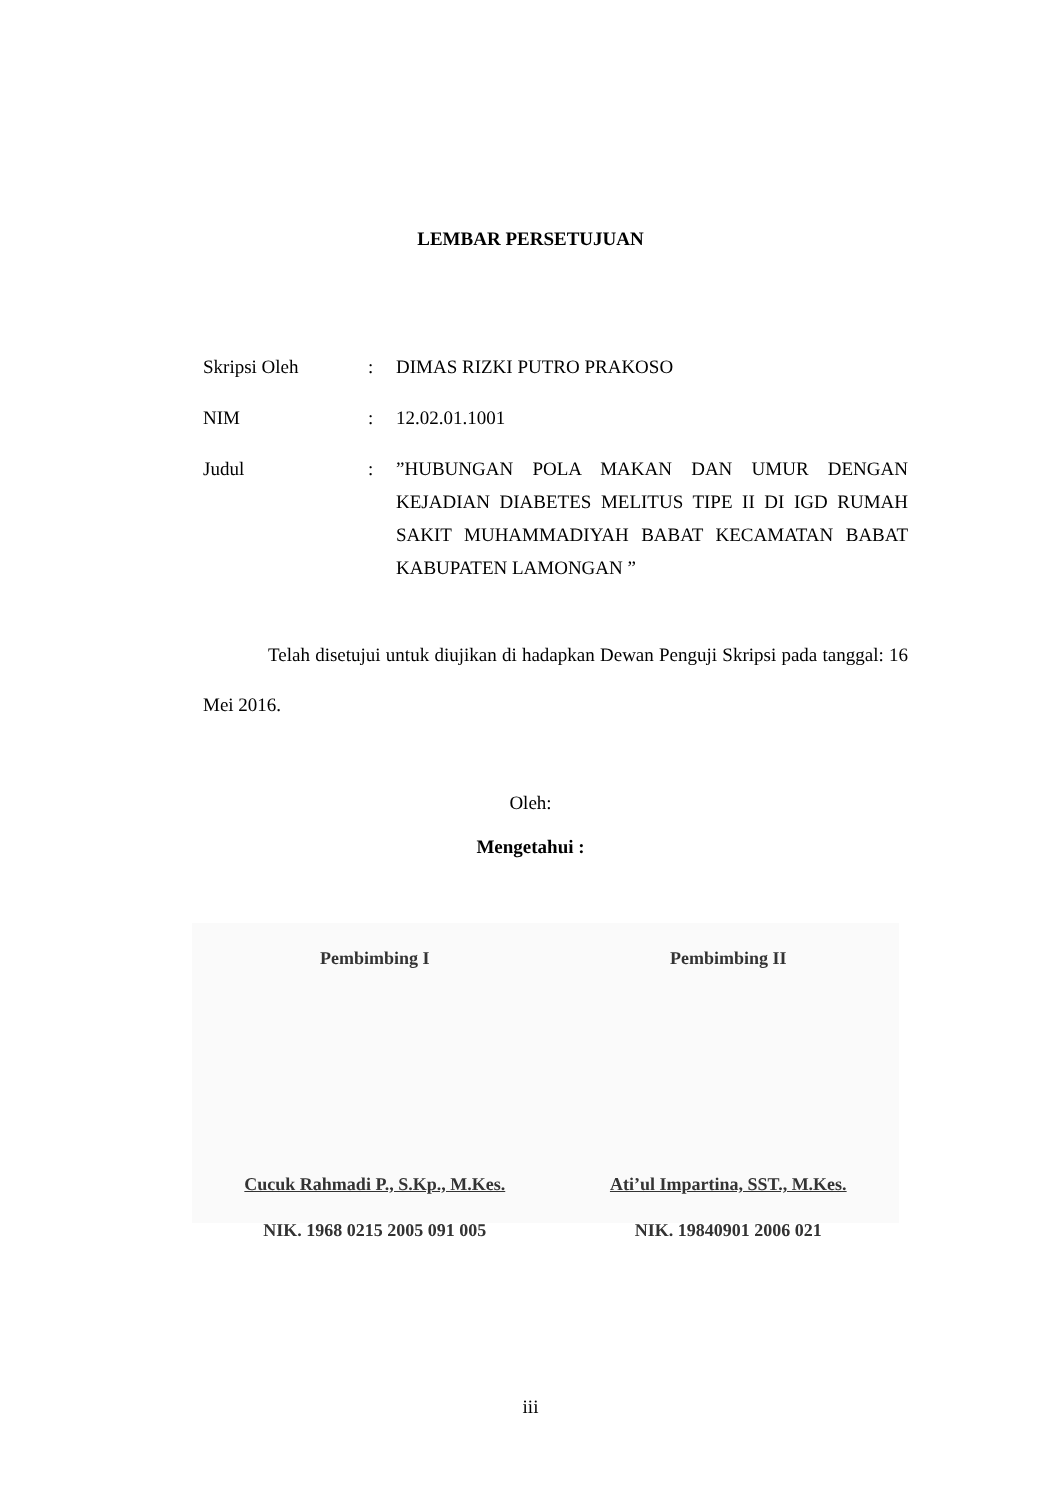LEMBAR PERSETUJUAN
| Skripsi Oleh | : | DIMAS RIZKI PUTRO PRAKOSO |
| NIM | : | 12.02.01.1001 |
| Judul | : | ”HUBUNGAN POLA MAKAN DAN UMUR DENGAN KEJADIAN DIABETES MELITUS TIPE II DI IGD RUMAH SAKIT MUHAMMADIYAH BABAT KECAMATAN BABAT KABUPATEN LAMONGAN ” |
Telah disetujui untuk diujikan di hadapkan Dewan Penguji Skripsi pada tanggal: 16 Mei 2016.
Oleh:
Mengetahui :
Pembimbing I
Cucuk Rahmadi P., S.Kp., M.Kes.
NIK. 1968 0215 2005 091 005
Pembimbing II
Ati’ul Impartina, SST., M.Kes.
NIK. 19840901 2006 021
iii